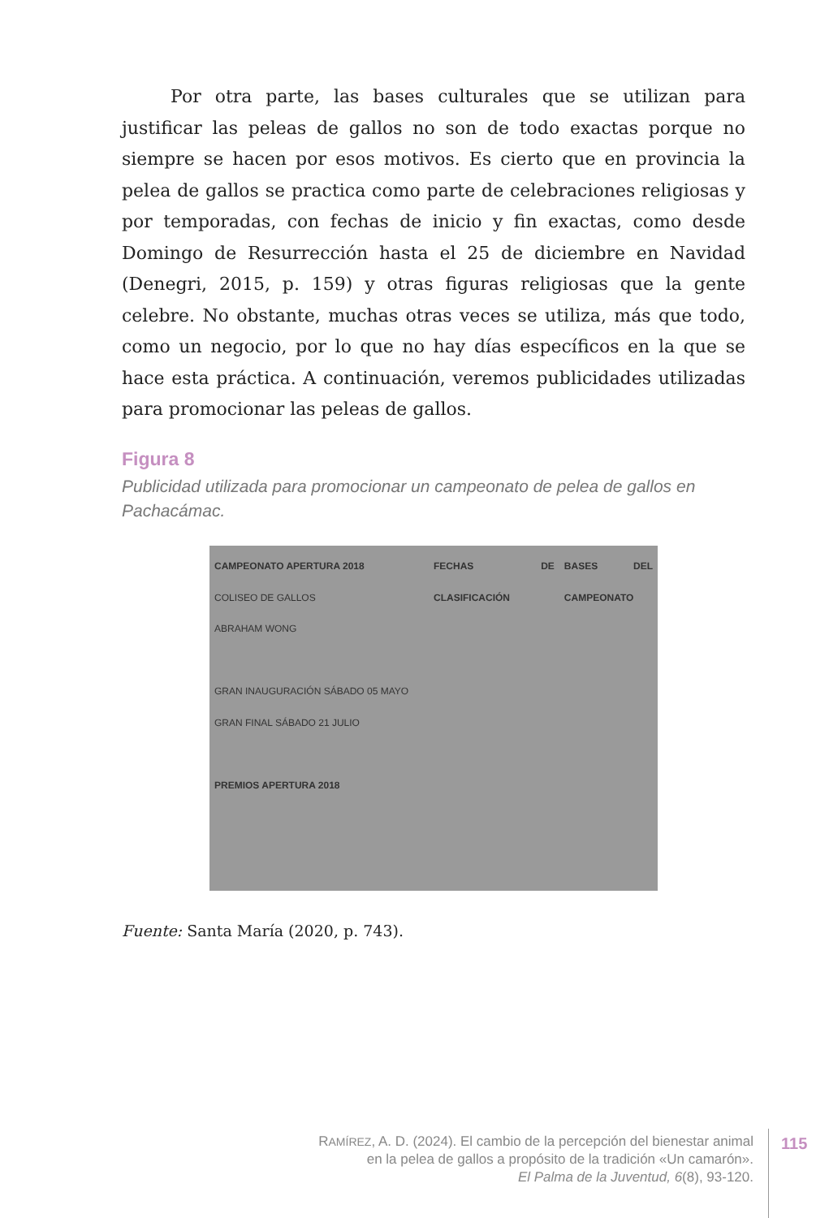Por otra parte, las bases culturales que se utilizan para justificar las peleas de gallos no son de todo exactas porque no siempre se hacen por esos motivos. Es cierto que en provincia la pelea de gallos se practica como parte de celebraciones religiosas y por temporadas, con fechas de inicio y fin exactas, como desde Domingo de Resurrección hasta el 25 de diciembre en Navidad (Denegri, 2015, p. 159) y otras figuras religiosas que la gente celebre. No obstante, muchas otras veces se utiliza, más que todo, como un negocio, por lo que no hay días específicos en la que se hace esta práctica. A continuación, veremos publicidades utilizadas para promocionar las peleas de gallos.
Figura 8
Publicidad utilizada para promocionar un campeonato de pelea de gallos en Pachacámac.
CAMPEONATO APERTURA 2018
COLISEO DE GALLOS
ABRAHAM WONG
GRAN INAUGURACIÓN SÁBADO 05 MAYO
GRAN FINAL SÁBADO 21 JULIO
PREMIOS APERTURA 2018
FECHAS DE CLASIFICACIÓN
BASES DEL CAMPEONATO
Fuente: Santa María (2020, p. 743).
RAMÍREZ, A. D. (2024). El cambio de la percepción del bienestar animal
en la pelea de gallos a propósito de la tradición «Un camarón».
El Palma de la Juventud, 6(8), 93-120.
115